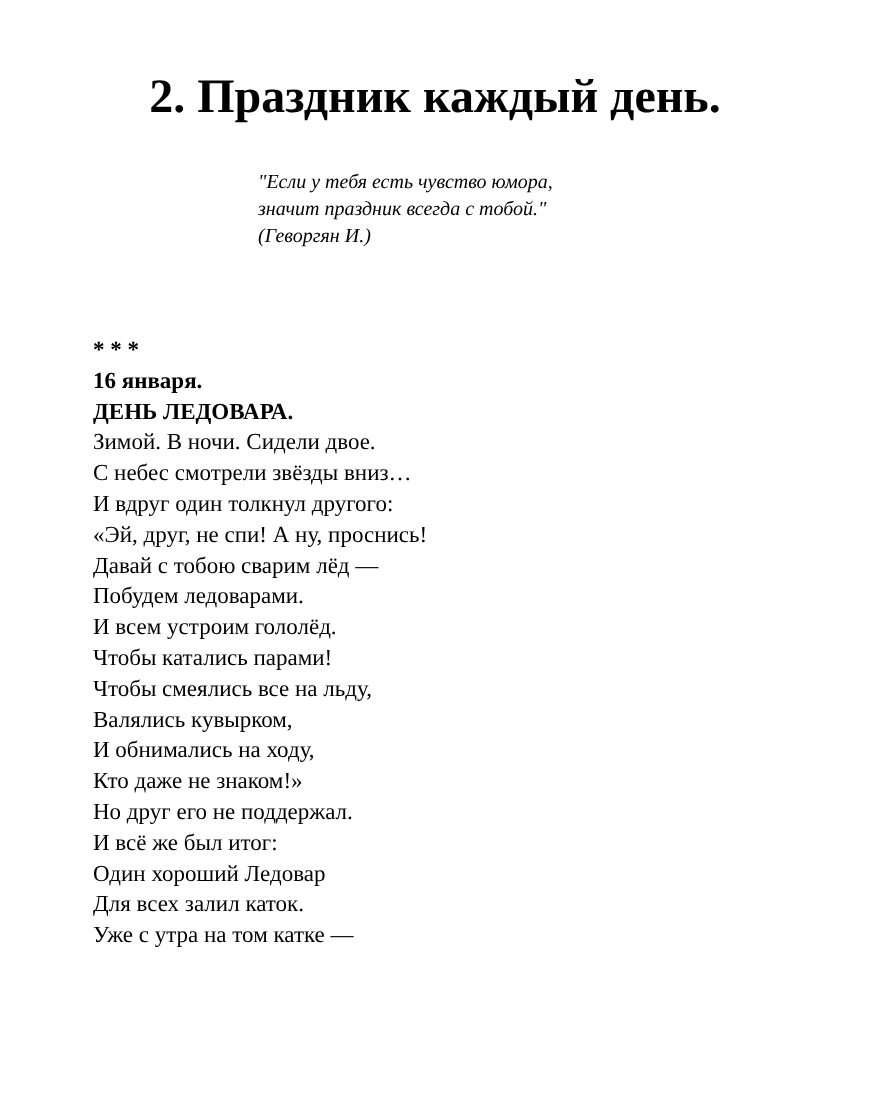2. Праздник каждый день.
"Если у тебя есть чувство юмора,
значит праздник всегда с тобой."
(Геворгян И.)
* * *
16 января.
ДЕНЬ ЛЕДОВАРА.
Зимой. В ночи. Сидели двое.
С небес смотрели звёзды вниз…
И вдруг один толкнул другого:
«Эй, друг, не спи! А ну, проснись!
Давай с тобою сварим лёд —
Побудем ледоварами.
И всем устроим гололёд.
Чтобы катались парами!
Чтобы смеялись все на льду,
Валялись кувырком,
И обнимались на ходу,
Кто даже не знаком!»
Но друг его не поддержал.
И всё же был итог:
Один хороший Ледовар
Для всех залил каток.
Уже с утра на том катке —